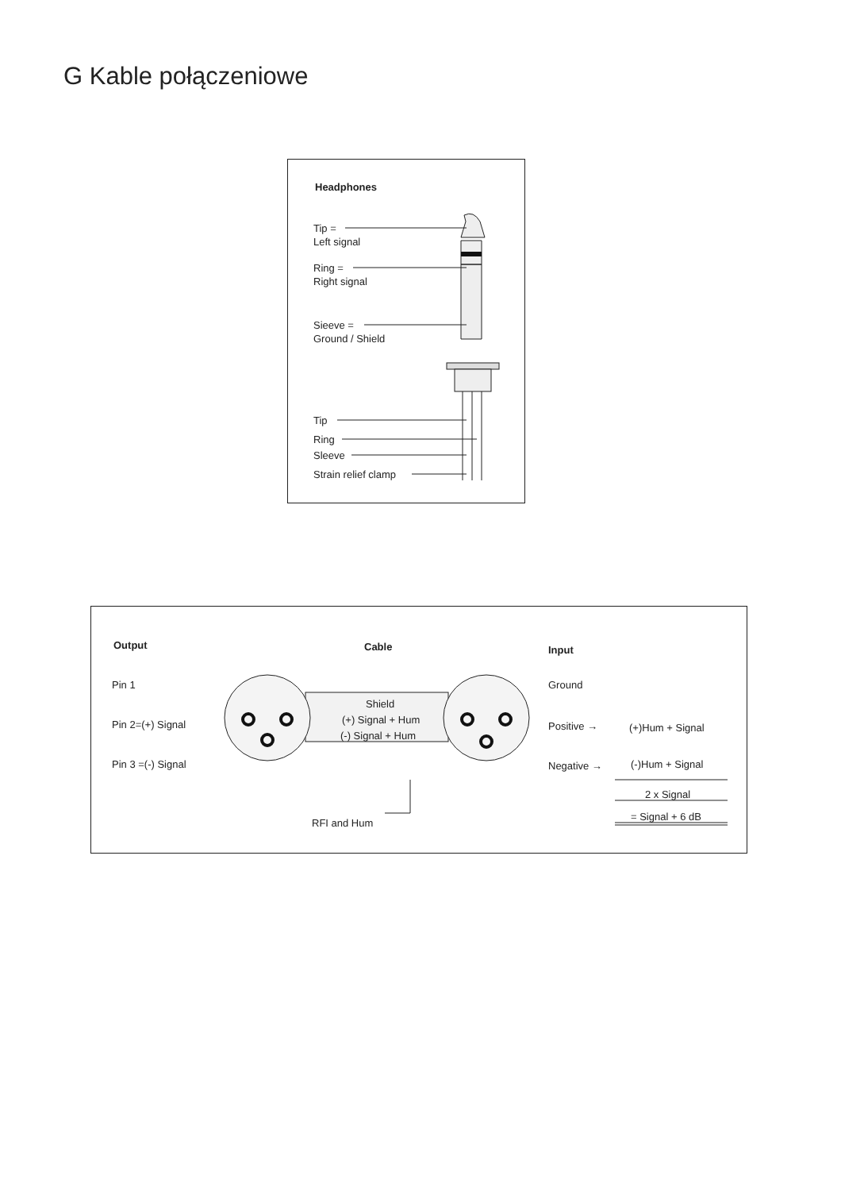G Kable połączeniowe
Headphones
Tip =
Left signal
Ring =
Right signal
Sieeve =
Ground / Shield
Tip
Ring
Sleeve
Strain relief clamp
Output Cable Input
Pin 1 Ground
Shield
(+) Signal + Hum
(-) Signal + Hum
Pin 2=(+) Signal Positive → (+)Hum + Signal
Pin 3 =(-) Signal Negative → (-)Hum + Signal
2 x Signal
= Signal + 6 dB
RFI and Hum